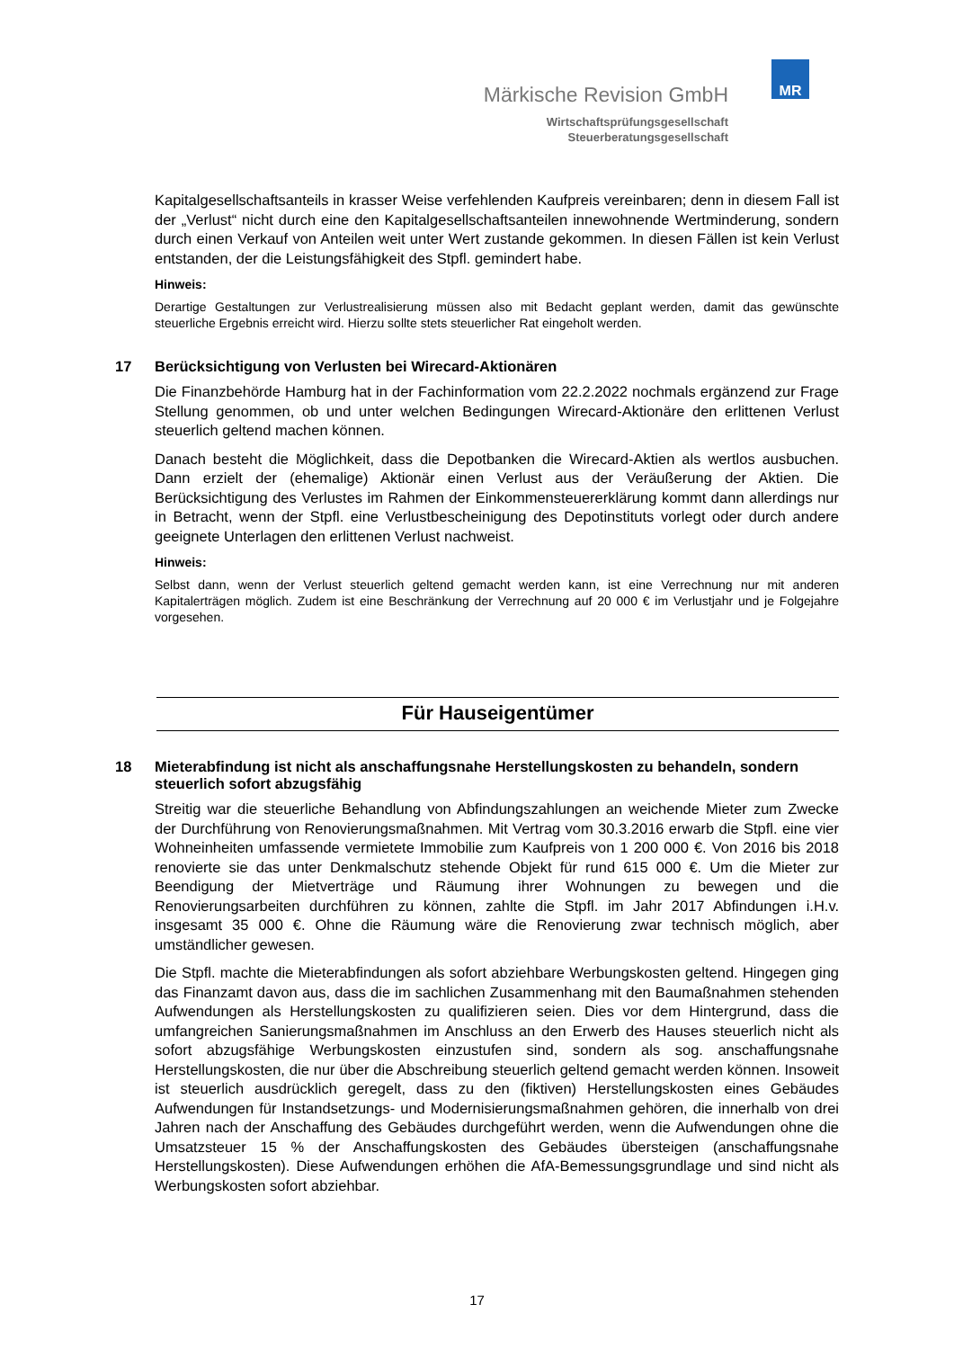Märkische Revision GmbH
Wirtschaftsprüfungsgesellschaft
Steuerberatungsgesellschaft
MR
Kapitalgesellschaftsanteils in krasser Weise verfehlenden Kaufpreis vereinbaren; denn in diesem Fall ist der „Verlust“ nicht durch eine den Kapitalgesellschaftsanteilen innewohnende Wertminderung, sondern durch einen Verkauf von Anteilen weit unter Wert zustande gekommen. In diesen Fällen ist kein Verlust entstanden, der die Leistungsfähigkeit des Stpfl. gemindert habe.
Hinweis:
Derartige Gestaltungen zur Verlustrealisierung müssen also mit Bedacht geplant werden, damit das gewünschte steuerliche Ergebnis erreicht wird. Hierzu sollte stets steuerlicher Rat eingeholt werden.
17 Berücksichtigung von Verlusten bei Wirecard-Aktionären
Die Finanzbehörde Hamburg hat in der Fachinformation vom 22.2.2022 nochmals ergänzend zur Frage Stellung genommen, ob und unter welchen Bedingungen Wirecard-Aktionäre den erlittenen Verlust steuerlich geltend machen können.
Danach besteht die Möglichkeit, dass die Depotbanken die Wirecard-Aktien als wertlos ausbuchen. Dann erzielt der (ehemalige) Aktionär einen Verlust aus der Veräußerung der Aktien. Die Berücksichtigung des Verlustes im Rahmen der Einkommensteuererklärung kommt dann allerdings nur in Betracht, wenn der Stpfl. eine Verlustbescheinigung des Depotinstituts vorlegt oder durch andere geeignete Unterlagen den erlittenen Verlust nachweist.
Hinweis:
Selbst dann, wenn der Verlust steuerlich geltend gemacht werden kann, ist eine Verrechnung nur mit anderen Kapitalerträgen möglich. Zudem ist eine Beschränkung der Verrechnung auf 20 000 € im Verlustjahr und je Folgejahre vorgesehen.
Für Hauseigentümer
18 Mieterabfindung ist nicht als anschaffungsnahe Herstellungskosten zu behandeln, sondern steuerlich sofort abzugsfähig
Streitig war die steuerliche Behandlung von Abfindungszahlungen an weichende Mieter zum Zwecke der Durchführung von Renovierungsmaßnahmen. Mit Vertrag vom 30.3.2016 erwarb die Stpfl. eine vier Wohneinheiten umfassende vermietete Immobilie zum Kaufpreis von 1 200 000 €. Von 2016 bis 2018 renovierte sie das unter Denkmalschutz stehende Objekt für rund 615 000 €. Um die Mieter zur Beendigung der Mietverträge und Räumung ihrer Wohnungen zu bewegen und die Renovierungsarbeiten durchführen zu können, zahlte die Stpfl. im Jahr 2017 Abfindungen i.H.v. insgesamt 35 000 €. Ohne die Räumung wäre die Renovierung zwar technisch möglich, aber umständlicher gewesen.
Die Stpfl. machte die Mieterabfindungen als sofort abziehbare Werbungskosten geltend. Hingegen ging das Finanzamt davon aus, dass die im sachlichen Zusammenhang mit den Baumaßnahmen stehenden Aufwendungen als Herstellungskosten zu qualifizieren seien. Dies vor dem Hintergrund, dass die umfangreichen Sanierungsmaßnahmen im Anschluss an den Erwerb des Hauses steuerlich nicht als sofort abzugsfähige Werbungskosten einzustufen sind, sondern als sog. anschaffungsnahe Herstellungskosten, die nur über die Abschreibung steuerlich geltend gemacht werden können. Insoweit ist steuerlich ausdrücklich geregelt, dass zu den (fiktiven) Herstellungskosten eines Gebäudes Aufwendungen für Instandsetzungs- und Modernisierungsmaßnahmen gehören, die innerhalb von drei Jahren nach der Anschaffung des Gebäudes durchgeführt werden, wenn die Aufwendungen ohne die Umsatzsteuer 15 % der Anschaffungskosten des Gebäudes übersteigen (anschaffungsnahe Herstellungskosten). Diese Aufwendungen erhöhen die AfA-Bemessungsgrundlage und sind nicht als Werbungskosten sofort abziehbar.
17